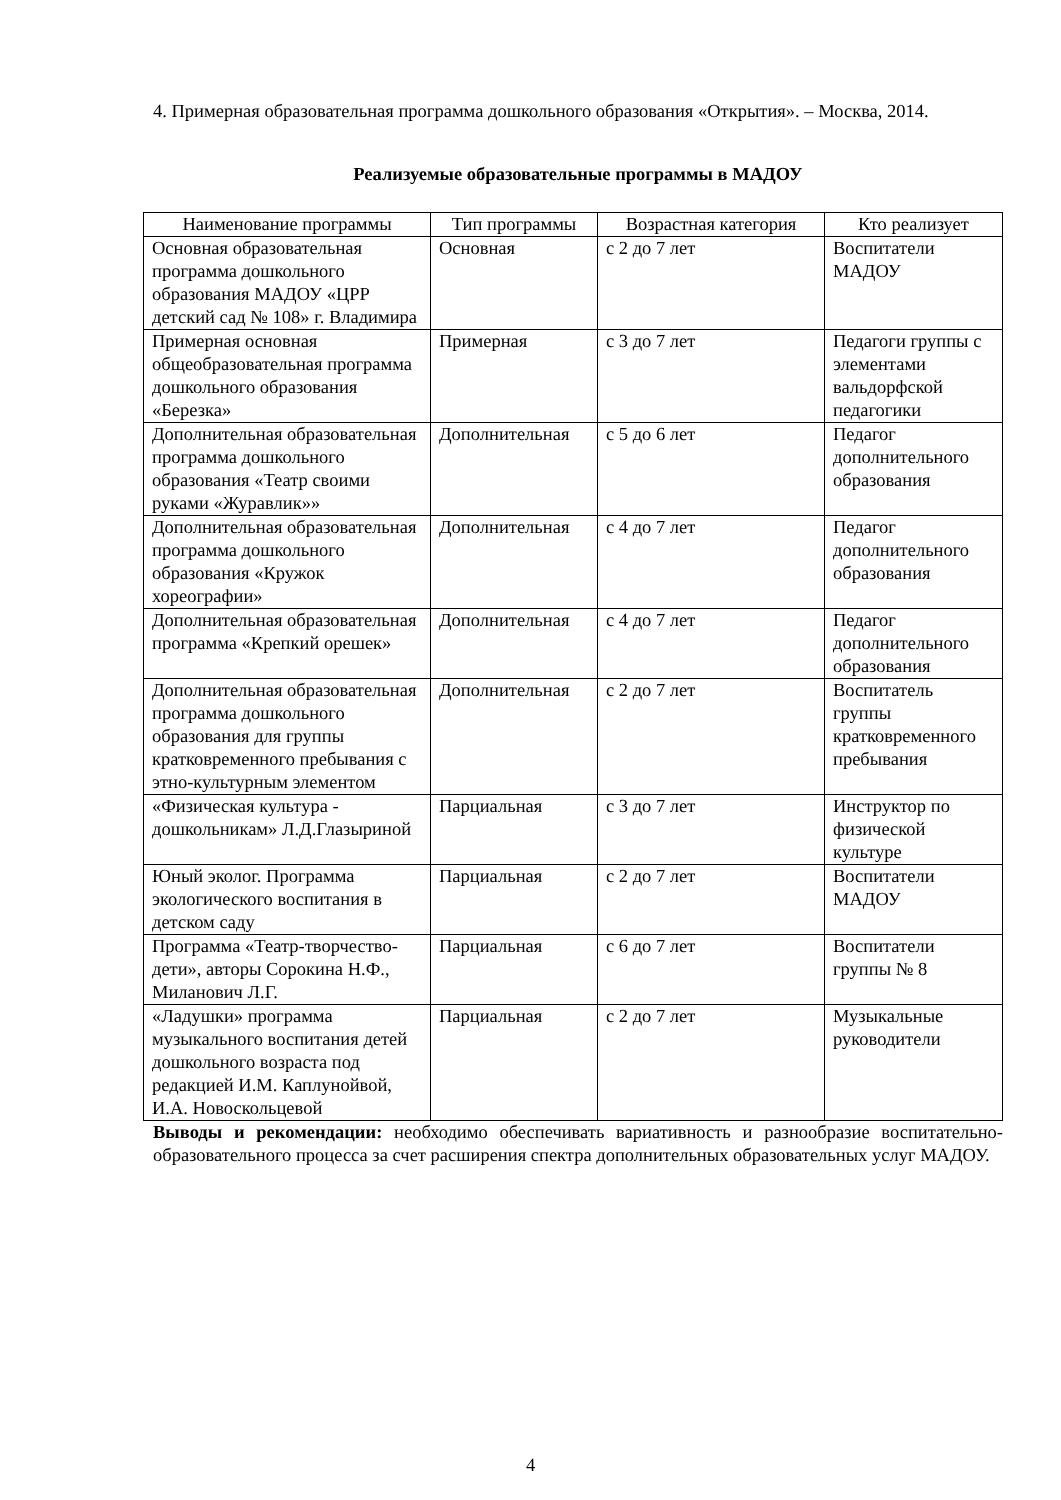4. Примерная образовательная программа дошкольного образования «Открытия». – Москва, 2014.
Реализуемые образовательные программы в МАДОУ
| Наименование программы | Тип программы | Возрастная категория | Кто реализует |
| --- | --- | --- | --- |
| Основная образовательная программа дошкольного образования МАДОУ «ЦРР детский сад № 108» г. Владимира | Основная | с 2 до 7 лет | Воспитатели МАДОУ |
| Примерная основная общеобразовательная программа дошкольного образования «Березка» | Примерная | с 3 до 7 лет | Педагоги группы с элементами вальдорфской педагогики |
| Дополнительная образовательная программа дошкольного образования «Театр своими руками «Журавлик»» | Дополнительная | с 5 до 6 лет | Педагог дополнительного образования |
| Дополнительная образовательная программа дошкольного образования «Кружок хореографии» | Дополнительная | с 4 до 7 лет | Педагог дополнительного образования |
| Дополнительная образовательная программа «Крепкий орешек» | Дополнительная | с 4 до 7 лет | Педагог дополнительного образования |
| Дополнительная образовательная программа дошкольного образования для группы кратковременного пребывания с этно-культурным элементом | Дополнительная | с 2 до 7 лет | Воспитатель группы кратковременного пребывания |
| «Физическая культура - дошкольникам» Л.Д.Глазыриной | Парциальная | с 3 до 7 лет | Инструктор по физической культуре |
| Юный эколог. Программа экологического воспитания в детском саду | Парциальная | с 2 до 7 лет | Воспитатели МАДОУ |
| Программа «Театр-творчество-дети», авторы Сорокина Н.Ф., Миланович Л.Г. | Парциальная | с 6 до 7 лет | Воспитатели группы № 8 |
| «Ладушки» программа музыкального воспитания детей дошкольного возраста под редакцией И.М. Каплунойвой, И.А. Новоскольцевой | Парциальная | с 2 до 7 лет | Музыкальные руководители |
Выводы и рекомендации: необходимо обеспечивать вариативность и разнообразие воспитательно-образовательного процесса за счет расширения спектра дополнительных образовательных услуг МАДОУ.
4